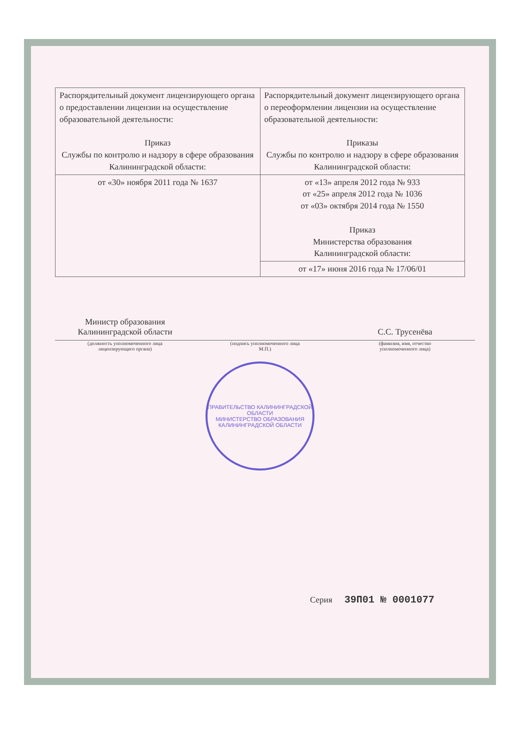| Распорядительный документ лицензирующего органа о предоставлении лицензии на осуществление образовательной деятельности: Приказ Службы по контролю и надзору в сфере образования Калининградской области: | Распорядительный документ лицензирующего органа о переоформлении лицензии на осуществление образовательной деятельности: Приказы Службы по контролю и надзору в сфере образования Калининградской области: |
| от «30» ноября 2011 года № 1637 | от «13» апреля 2012 года № 933 от «25» апреля 2012 года № 1036 от «03» октября 2014 года № 1550 Приказ Министерства образования Калининградской области: |
| | от «17» июня 2016 года № 17/06/01 |
Министр образования
Калининградской области
(должность уполномоченного лица
лицензирующего органа)
(подпись уполномоченного лица
М.П.)
С.С. Трусенёва
(фамилия, имя, отчество
уполномоченного лица)
ПРАВИТЕЛЬСТВО КАЛИНИНГРАДСКОЙ ОБЛАСТИ
МИНИСТЕРСТВО ОБРАЗОВАНИЯ КАЛИНИНГРАДСКОЙ ОБЛАСТИ
Серия 39П01 № 0001077